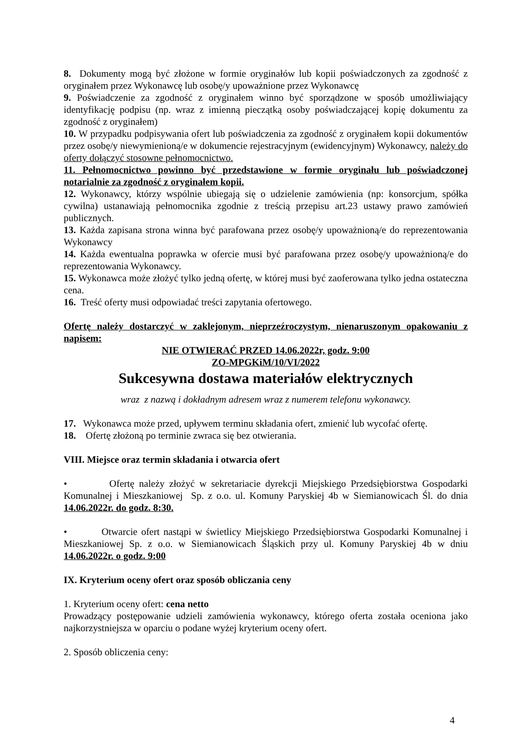8. Dokumenty mogą być złożone w formie oryginałów lub kopii poświadczonych za zgodność z oryginałem przez Wykonawcę lub osobę/y upoważnione przez Wykonawcę
9. Poświadczenie za zgodność z oryginałem winno być sporządzone w sposób umożliwiający identyfikację podpisu (np. wraz z imienną pieczątką osoby poświadczającej kopię dokumentu za zgodność z oryginałem)
10. W przypadku podpisywania ofert lub poświadczenia za zgodność z oryginałem kopii dokumentów przez osobę/y niewymienioną/e w dokumencie rejestracyjnym (ewidencyjnym) Wykonawcy, należy do oferty dołączyć stosowne pełnomocnictwo.
11. Pełnomocnictwo powinno być przedstawione w formie oryginału lub poświadczonej notarialnie za zgodność z oryginałem kopii.
12. Wykonawcy, którzy wspólnie ubiegają się o udzielenie zamówienia (np: konsorcjum, spółka cywilna) ustanawiają pełnomocnika zgodnie z treścią przepisu art.23 ustawy prawo zamówień publicznych.
13. Każda zapisana strona winna być parafowana przez osobę/y upoważnioną/e do reprezentowania Wykonawcy
14. Każda ewentualna poprawka w ofercie musi być parafowana przez osobę/y upoważnioną/e do reprezentowania Wykonawcy.
15. Wykonawca może złożyć tylko jedną ofertę, w której musi być zaoferowana tylko jedna ostateczna cena.
16. Treść oferty musi odpowiadać treści zapytania ofertowego.
Ofertę należy dostarczyć w zaklejonym, nieprzeźroczystym, nienaruszonym opakowaniu z napisem:
NIE OTWIERAĆ PRZED 14.06.2022r, godz. 9:00
ZO-MPGKiM/10/VI/2022
Sukcesywna dostawa materiałów elektrycznych
wraz z nazwą i dokładnym adresem wraz z numerem telefonu wykonawcy.
17. Wykonawca może przed, upływem terminu składania ofert, zmienić lub wycofać ofertę.
18. Ofertę złożoną po terminie zwraca się bez otwierania.
VIII. Miejsce oraz termin składania i otwarcia ofert
• Ofertę należy złożyć w sekretariacie dyrekcji Miejskiego Przedsiębiorstwa Gospodarki Komunalnej i Mieszkaniowej Sp. z o.o. ul. Komuny Paryskiej 4b w Siemianowicach Śl. do dnia 14.06.2022r. do godz. 8:30.
• Otwarcie ofert nastąpi w świetlicy Miejskiego Przedsiębiorstwa Gospodarki Komunalnej i Mieszkaniowej Sp. z o.o. w Siemianowicach Śląskich przy ul. Komuny Paryskiej 4b w dniu 14.06.2022r. o godz. 9:00
IX. Kryterium oceny ofert oraz sposób obliczania ceny
1. Kryterium oceny ofert: cena netto
Prowadzący postępowanie udzieli zamówienia wykonawcy, którego oferta została oceniona jako najkorzystniejsza w oparciu o podane wyżej kryterium oceny ofert.
2. Sposób obliczenia ceny:
4